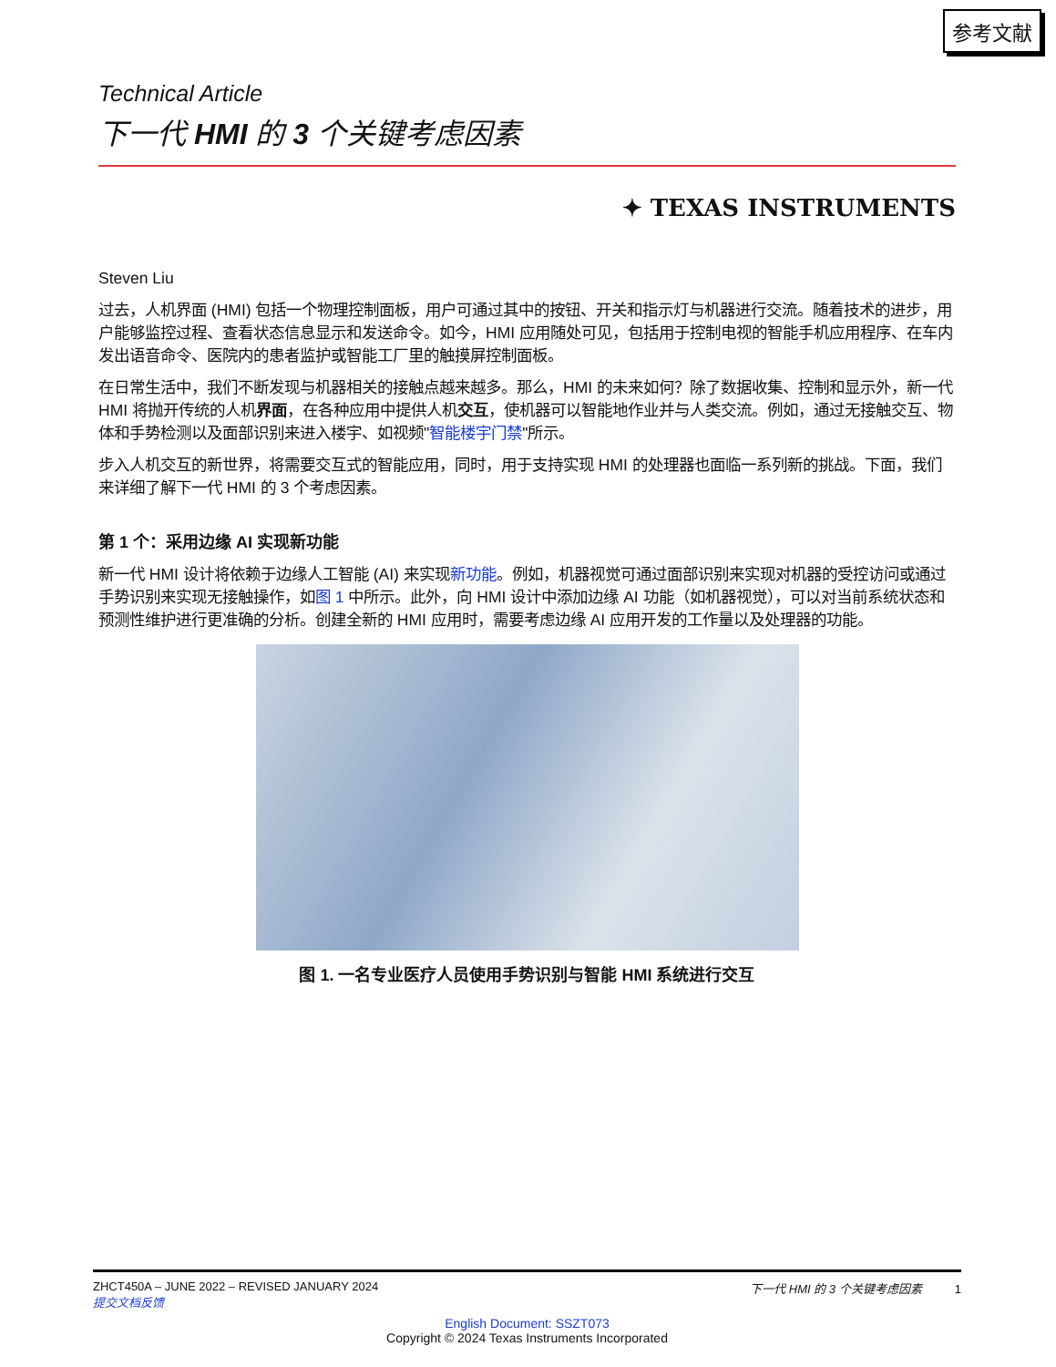参考文献
Technical Article
下一代 HMI 的 3 个关键考虑因素
✦ TEXAS INSTRUMENTS
Steven Liu
过去，人机界面 (HMI) 包括一个物理控制面板，用户可通过其中的按钮、开关和指示灯与机器进行交流。随着技术的进步，用户能够监控过程、查看状态信息显示和发送命令。如今，HMI 应用随处可见，包括用于控制电视的智能手机应用程序、在车内发出语音命令、医院内的患者监护或智能工厂里的触摸屏控制面板。
在日常生活中，我们不断发现与机器相关的接触点越来越多。那么，HMI 的未来如何？除了数据收集、控制和显示外，新一代 HMI 将抛开传统的人机界面，在各种应用中提供人机交互，使机器可以智能地作业并与人类交流。例如，通过无接触交互、物体和手势检测以及面部识别来进入楼宇、如视频"智能楼宇门禁"所示。
步入人机交互的新世界，将需要交互式的智能应用，同时，用于支持实现 HMI 的处理器也面临一系列新的挑战。下面，我们来详细了解下一代 HMI 的 3 个考虑因素。
第 1 个：采用边缘 AI 实现新功能
新一代 HMI 设计将依赖于边缘人工智能 (AI) 来实现新功能。例如，机器视觉可通过面部识别来实现对机器的受控访问或通过手势识别来实现无接触操作，如图 1 中所示。此外，向 HMI 设计中添加边缘 AI 功能（如机器视觉），可以对当前系统状态和预测性维护进行更准确的分析。创建全新的 HMI 应用时，需要考虑边缘 AI 应用开发的工作量以及处理器的功能。
图 1. 一名专业医疗人员使用手势识别与智能 HMI 系统进行交互
ZHCT450A – JUNE 2022 – REVISED JANUARY 2024
提交文档反馈 下一代 HMI 的 3 个关键考虑因素 1
English Document: SSZT073
Copyright © 2024 Texas Instruments Incorporated